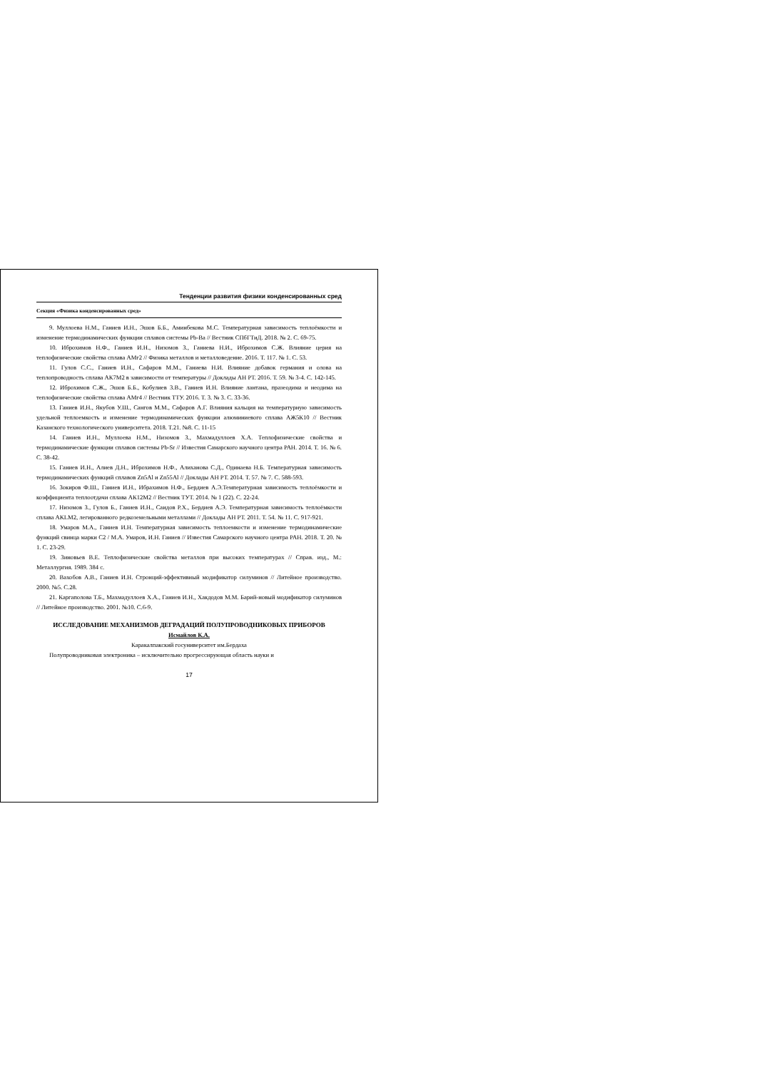Тенденции развития физики конденсированных сред
Секция «Физика конденсированных сред»
9. Муллоева Н.М., Ганиев И.Н., Эшов Б.Б., Аминбекова М.С. Температурная зависимость теплоёмкости и изменение термодинамических функции сплавов системы Pb-Ba // Вестник СПбГТиД. 2018. № 2. С. 69-75.
10. Иброхимов Н.Ф., Ганиев И.Н., Низомов З., Ганиева Н.И., Иброхимов С.Ж. Влияние церия на теплофизические свойства сплава АМг2 // Физика металлов и металловедение. 2016. Т. 117. № 1. С. 53.
11. Гулов С.С., Ганиев И.Н., Сафаров М.М., Ганиева Н.И. Влияние добавок германия и олова на теплопроводность сплава АК7М2 в зависимости от температуры // Доклады АН РТ. 2016. Т. 59. № 3-4. С. 142-145.
12. Иброхимов С.Ж., Эшов Б.Б., Кобулиев З.В., Ганиев И.Н. Влияние лантана, празеодима и неодима на теплофизические свойства сплава АМг4 // Вестник ТТУ. 2016. Т. 3. № 3. С. 33-36.
13. Ганиев И.Н., Якубов У.Ш., Сангов М.М., Сафаров А.Г. Влияния кальция на температурную зависимость удельной теплоемкость и изменение термодинамических функции алюминиевого сплава АЖ5К10 // Вестник Казанского технологического университета. 2018. Т.21. №8. С. 11-15
14. Ганиев И.Н., Муллоева Н.М., Низомов З., Махмадуллоев Х.А. Теплофизические свойства и термодинамические функции сплавов системы Pb-Sr // Известия Самарского научного центра РАН. 2014. Т. 16. № 6. С. 38-42.
15. Ганиев И.Н., Алиев Д.Н., Иброхимов Н.Ф., Алиханова С.Д., Одинаева Н.Б. Температурная зависимость термодинамических функций сплавов Zn5Al и Zn55Al // Доклады АН РТ. 2014. Т. 57. № 7. С. 588-593.
16. Зокиров Ф.Ш., Ганиев И.Н., Ибрахимов Н.Ф., Бердиев А.Э.Температурная зависимость теплоёмкости и коэффициента теплоотдачи сплава АК12М2 // Вестник ТУТ. 2014. № 1 (22). С. 22-24.
17. Низомов З., Гулов Б., Ганиев И.Н., Саидов Р.Х., Бердиев А.Э. Температурная зависимость теплоёмкости сплава AKLM2, легированного редкоземельными металлами // Доклады АН РТ. 2011. Т. 54. № 11. С. 917-921.
18. Умаров М.А., Ганиев И.Н. Температурная зависимость теплоемкости и изменение термодинамические функций свинца марки С2 / М.А. Умаров, И.Н. Ганиев // Известия Самарского научного центра РАН. 2018. Т. 20. № 1. С. 23-29.
19. Зиновьев В.Е. Теплофизические свойства металлов при высоких температурах // Справ. изд., М.: Металлургия. 1989. 384 с.
20. Вахобов А.В., Ганиев И.Н. Стронций-эффективный модификатор силуминов // Литейное производство. 2000. №5. С.28.
21. Каргаполова Т.Б., Махмадуллоев Х.А., Ганиев И.Н., Хакдодов М.М. Барий-новый модификатор силуминов // Литейное производство. 2001. №10. С.6-9.
ИССЛЕДОВАНИЕ МЕХАНИЗМОВ ДЕГРАДАЦИЙ ПОЛУПРОВОДНИКОВЫХ ПРИБОРОВ
Исмайлов К.А.
Каракалпакский госуниверситет им.Бердаха
Полупроводниковая электроника – исключительно прогрессирующая область науки и
17